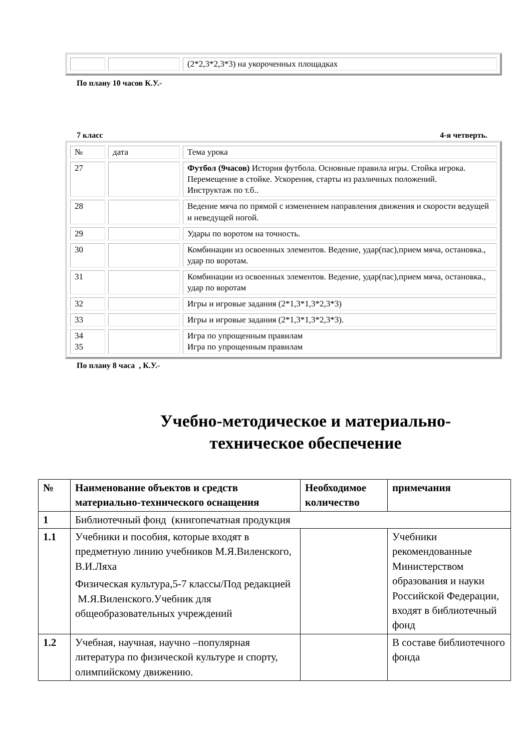| | | (2*2,3*2,3*3) на укороченных площадках |
По плану 10 часов К.У.-
7 класс 4-я четверть.
| № | дата | Тема урока |
| 27 | | Футбол (9часов) История футбола. Основные правила игры. Стойка игрока. Перемещение в стойке. Ускорения, старты из различных положений. Инструктаж по т.б.. |
| 28 | | Ведение мяча по прямой с изменением направления движения и скорости ведущей и неведущей ногой. |
| 29 | | Удары по воротом на точность. |
| 30 | | Комбинации из освоенных элементов. Ведение, удар(пас),прием мяча, остановка., удар по воротам. |
| 31 | | Комбинации из освоенных элементов. Ведение, удар(пас),прием мяча, остановка., удар по воротам |
| 32 | | Игры и игровые задания (2*1,3*1,3*2,3*3) |
| 33 | | Игры и игровые задания (2*1,3*1,3*2,3*3). |
| 34 35 | | Игра по упрощенным правилам Игра по упрощенным правилам |
По плану 8 часа , К.У.-
Учебно-методическое и материально-
техническое обеспечение
| № | Наименование объектов и средств материально-технического оснащения | Необходимое количество | примечания |
| --- | --- | --- | --- |
| 1 | Библиотечный фонд (книгопечатная продукция | | |
| 1.1 | Учебники и пособия, которые входят в предметную линию учебников М.Я.Виленского, В.И.Ляха Физическая культура,5-7 классы/Под редакцией М.Я.Виленского.Учебник для общеобразовательных учреждений | | Учебники рекомендованные Министерством образования и науки Российской Федерации, входят в библиотечный фонд |
| 1.2 | Учебная, научная, научно –популярная литература по физической культуре и спорту, олимпийскому движению. | | В составе библиотечного фонда |